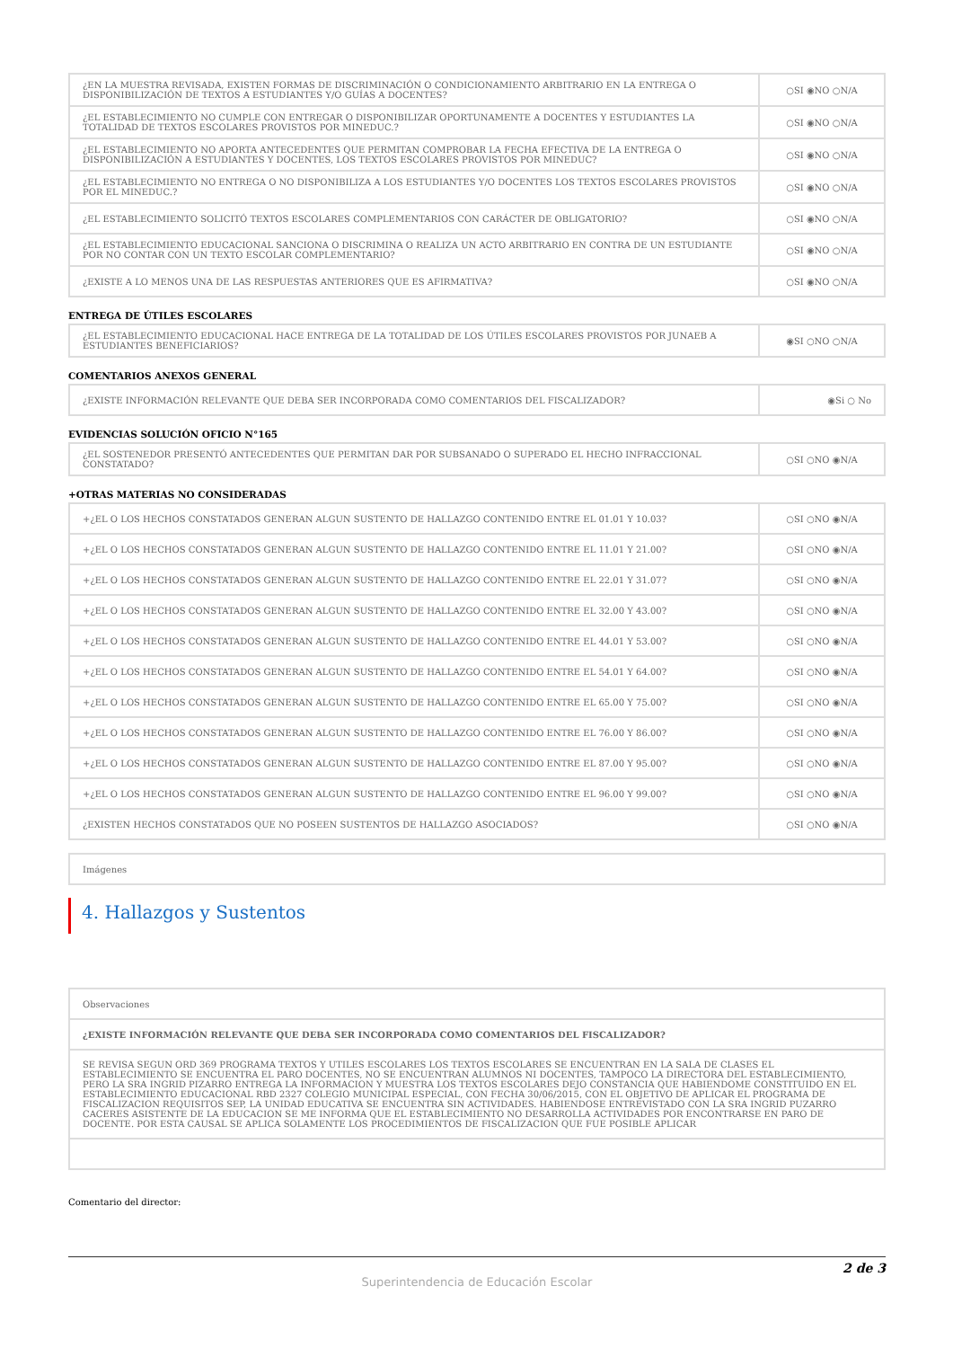| ¿EN LA MUESTRA REVISADA, EXISTEN FORMAS DE DISCRIMINACIÓN O CONDICIONAMIENTO ARBITRARIO EN LA ENTREGA O DISPONIBILIZACIÓN DE TEXTOS A ESTUDIANTES Y/O GUÍAS A DOCENTES? | ○SI ◉NO ○N/A |
| ¿EL ESTABLECIMIENTO NO CUMPLE CON ENTREGAR O DISPONIBILIZAR OPORTUNAMENTE A DOCENTES Y ESTUDIANTES LA TOTALIDAD DE TEXTOS ESCOLARES PROVISTOS POR MINEDUC.? | ○SI ◉NO ○N/A |
| ¿EL ESTABLECIMIENTO NO APORTA ANTECEDENTES QUE PERMITAN COMPROBAR LA FECHA EFECTIVA DE LA ENTREGA O DISPONIBILIZACIÓN A ESTUDIANTES Y DOCENTES, LOS TEXTOS ESCOLARES PROVISTOS POR MINEDUC? | ○SI ◉NO ○N/A |
| ¿EL ESTABLECIMIENTO NO ENTREGA O NO DISPONIBILIZA A LOS ESTUDIANTES Y/O DOCENTES LOS TEXTOS ESCOLARES PROVISTOS POR EL MINEDUC.? | ○SI ◉NO ○N/A |
| ¿EL ESTABLECIMIENTO SOLICITÓ TEXTOS ESCOLARES COMPLEMENTARIOS CON CARÁCTER DE OBLIGATORIO? | ○SI ◉NO ○N/A |
| ¿EL ESTABLECIMIENTO EDUCACIONAL SANCIONA O DISCRIMINA O REALIZA UN ACTO ARBITRARIO EN CONTRA DE UN ESTUDIANTE POR NO CONTAR CON UN TEXTO ESCOLAR COMPLEMENTARIO? | ○SI ◉NO ○N/A |
| ¿EXISTE A LO MENOS UNA DE LAS RESPUESTAS ANTERIORES QUE ES AFIRMATIVA? | ○SI ◉NO ○N/A |
ENTREGA DE ÚTILES ESCOLARES
| ¿EL ESTABLECIMIENTO EDUCACIONAL HACE ENTREGA DE LA TOTALIDAD DE LOS ÚTILES ESCOLARES PROVISTOS POR JUNAEB A ESTUDIANTES BENEFICIARIOS? | ◉SI ○NO ○N/A |
COMENTARIOS ANEXOS GENERAL
| ¿EXISTE INFORMACIÓN RELEVANTE QUE DEBA SER INCORPORADA COMO COMENTARIOS DEL FISCALIZADOR? | ◉Si ○ No |
EVIDENCIAS SOLUCIÓN OFICIO N°165
| ¿EL SOSTENEDOR PRESENTÓ ANTECEDENTES QUE PERMITAN DAR POR SUBSANADO O SUPERADO EL HECHO INFRACCIONAL CONSTATADO? | ○SI ○NO ◉N/A |
+OTRAS MATERIAS NO CONSIDERADAS
| +¿EL O LOS HECHOS CONSTATADOS GENERAN ALGUN SUSTENTO DE HALLAZGO CONTENIDO ENTRE EL 01.01 Y 10.03? | ○SI ○NO ◉N/A |
| +¿EL O LOS HECHOS CONSTATADOS GENERAN ALGUN SUSTENTO DE HALLAZGO CONTENIDO ENTRE EL 11.01 Y 21.00? | ○SI ○NO ◉N/A |
| +¿EL O LOS HECHOS CONSTATADOS GENERAN ALGUN SUSTENTO DE HALLAZGO CONTENIDO ENTRE EL 22.01 Y 31.07? | ○SI ○NO ◉N/A |
| +¿EL O LOS HECHOS CONSTATADOS GENERAN ALGUN SUSTENTO DE HALLAZGO CONTENIDO ENTRE EL 32.00 Y 43.00? | ○SI ○NO ◉N/A |
| +¿EL O LOS HECHOS CONSTATADOS GENERAN ALGUN SUSTENTO DE HALLAZGO CONTENIDO ENTRE EL 44.01 Y 53.00? | ○SI ○NO ◉N/A |
| +¿EL O LOS HECHOS CONSTATADOS GENERAN ALGUN SUSTENTO DE HALLAZGO CONTENIDO ENTRE EL 54.01 Y 64.00? | ○SI ○NO ◉N/A |
| +¿EL O LOS HECHOS CONSTATADOS GENERAN ALGUN SUSTENTO DE HALLAZGO CONTENIDO ENTRE EL 65.00 Y 75.00? | ○SI ○NO ◉N/A |
| +¿EL O LOS HECHOS CONSTATADOS GENERAN ALGUN SUSTENTO DE HALLAZGO CONTENIDO ENTRE EL 76.00 Y 86.00? | ○SI ○NO ◉N/A |
| +¿EL O LOS HECHOS CONSTATADOS GENERAN ALGUN SUSTENTO DE HALLAZGO CONTENIDO ENTRE EL 87.00 Y 95.00? | ○SI ○NO ◉N/A |
| +¿EL O LOS HECHOS CONSTATADOS GENERAN ALGUN SUSTENTO DE HALLAZGO CONTENIDO ENTRE EL 96.00 Y 99.00? | ○SI ○NO ◉N/A |
| ¿EXISTEN HECHOS CONSTATADOS QUE NO POSEEN SUSTENTOS DE HALLAZGO ASOCIADOS? | ○SI ○NO ◉N/A |
| Imágenes |
4. Hallazgos y Sustentos
| Observaciones |
| ¿EXISTE INFORMACIÓN RELEVANTE QUE DEBA SER INCORPORADA COMO COMENTARIOS DEL FISCALIZADOR? |
| SE REVISA SEGUN ORD 369 PROGRAMA TEXTOS Y UTILES ESCOLARES LOS TEXTOS ESCOLARES SE ENCUENTRAN EN LA SALA DE CLASES EL ESTABLECIMIENTO SE ENCUENTRA EL PARO DOCENTES, NO SE ENCUENTRAN ALUMNOS NI DOCENTES, TAMPOCO LA DIRECTORA DEL ESTABLECIMIENTO, PERO LA SRA INGRID PIZARRO ENTREGA LA INFORMACION Y MUESTRA LOS TEXTOS ESCOLARES DEJO CONSTANCIA QUE HABIENDOME CONSTITUIDO EN EL ESTABLECIMIENTO EDUCACIONAL RBD 2327 COLEGIO MUNICIPAL ESPECIAL, CON FECHA 30/06/2015, CON EL OBJETIVO DE APLICAR EL PROGRAMA DE FISCALIZACION REQUISITOS SEP, LA UNIDAD EDUCATIVA SE ENCUENTRA SIN ACTIVIDADES. HABIENDOSE ENTREVISTADO CON LA SRA INGRID PUZARRO CACERES ASISTENTE DE LA EDUCACION SE ME INFORMA QUE EL ESTABLECIMIENTO NO DESARROLLA ACTIVIDADES POR ENCONTRARSE EN PARO DE DOCENTE. POR ESTA CAUSAL SE APLICA SOLAMENTE LOS PROCEDIMIENTOS DE FISCALIZACION QUE FUE POSIBLE APLICAR |
Comentario del director:
2 de 3
Superintendencia de Educación Escolar